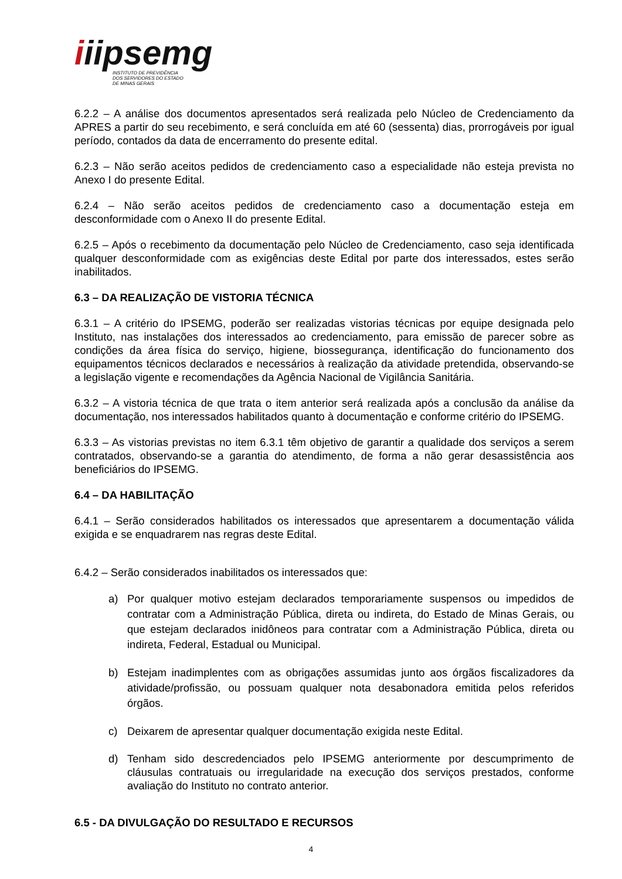iiipsemg
INSTITUTO DE PREVIDÊNCIA
DOS SERVIDORES DO ESTADO
DE MINAS GERAIS
6.2.2 – A análise dos documentos apresentados será realizada pelo Núcleo de Credenciamento da APRES a partir do seu recebimento, e será concluída em até 60 (sessenta) dias, prorrogáveis por igual período, contados da data de encerramento do presente edital.
6.2.3 – Não serão aceitos pedidos de credenciamento caso a especialidade não esteja prevista no Anexo I do presente Edital.
6.2.4 – Não serão aceitos pedidos de credenciamento caso a documentação esteja em desconformidade com o Anexo II do presente Edital.
6.2.5 – Após o recebimento da documentação pelo Núcleo de Credenciamento, caso seja identificada qualquer desconformidade com as exigências deste Edital por parte dos interessados, estes serão inabilitados.
6.3 – DA REALIZAÇÃO DE VISTORIA TÉCNICA
6.3.1 – A critério do IPSEMG, poderão ser realizadas vistorias técnicas por equipe designada pelo Instituto, nas instalações dos interessados ao credenciamento, para emissão de parecer sobre as condições da área física do serviço, higiene, biossegurança, identificação do funcionamento dos equipamentos técnicos declarados e necessários à realização da atividade pretendida, observando-se a legislação vigente e recomendações da Agência Nacional de Vigilância Sanitária.
6.3.2 – A vistoria técnica de que trata o item anterior será realizada após a conclusão da análise da documentação, nos interessados habilitados quanto à documentação e conforme critério do IPSEMG.
6.3.3 – As vistorias previstas no item 6.3.1 têm objetivo de garantir a qualidade dos serviços a serem contratados, observando-se a garantia do atendimento, de forma a não gerar desassistência aos beneficiários do IPSEMG.
6.4 – DA HABILITAÇÃO
6.4.1 – Serão considerados habilitados os interessados que apresentarem a documentação válida exigida e se enquadrarem nas regras deste Edital.
6.4.2 – Serão considerados inabilitados os interessados que:
a) Por qualquer motivo estejam declarados temporariamente suspensos ou impedidos de contratar com a Administração Pública, direta ou indireta, do Estado de Minas Gerais, ou que estejam declarados inidôneos para contratar com a Administração Pública, direta ou indireta, Federal, Estadual ou Municipal.
b) Estejam inadimplentes com as obrigações assumidas junto aos órgãos fiscalizadores da atividade/profissão, ou possuam qualquer nota desabonadora emitida pelos referidos órgãos.
c) Deixarem de apresentar qualquer documentação exigida neste Edital.
d) Tenham sido descredenciados pelo IPSEMG anteriormente por descumprimento de cláusulas contratuais ou irregularidade na execução dos serviços prestados, conforme avaliação do Instituto no contrato anterior.
6.5 - DA DIVULGAÇÃO DO RESULTADO E RECURSOS
4